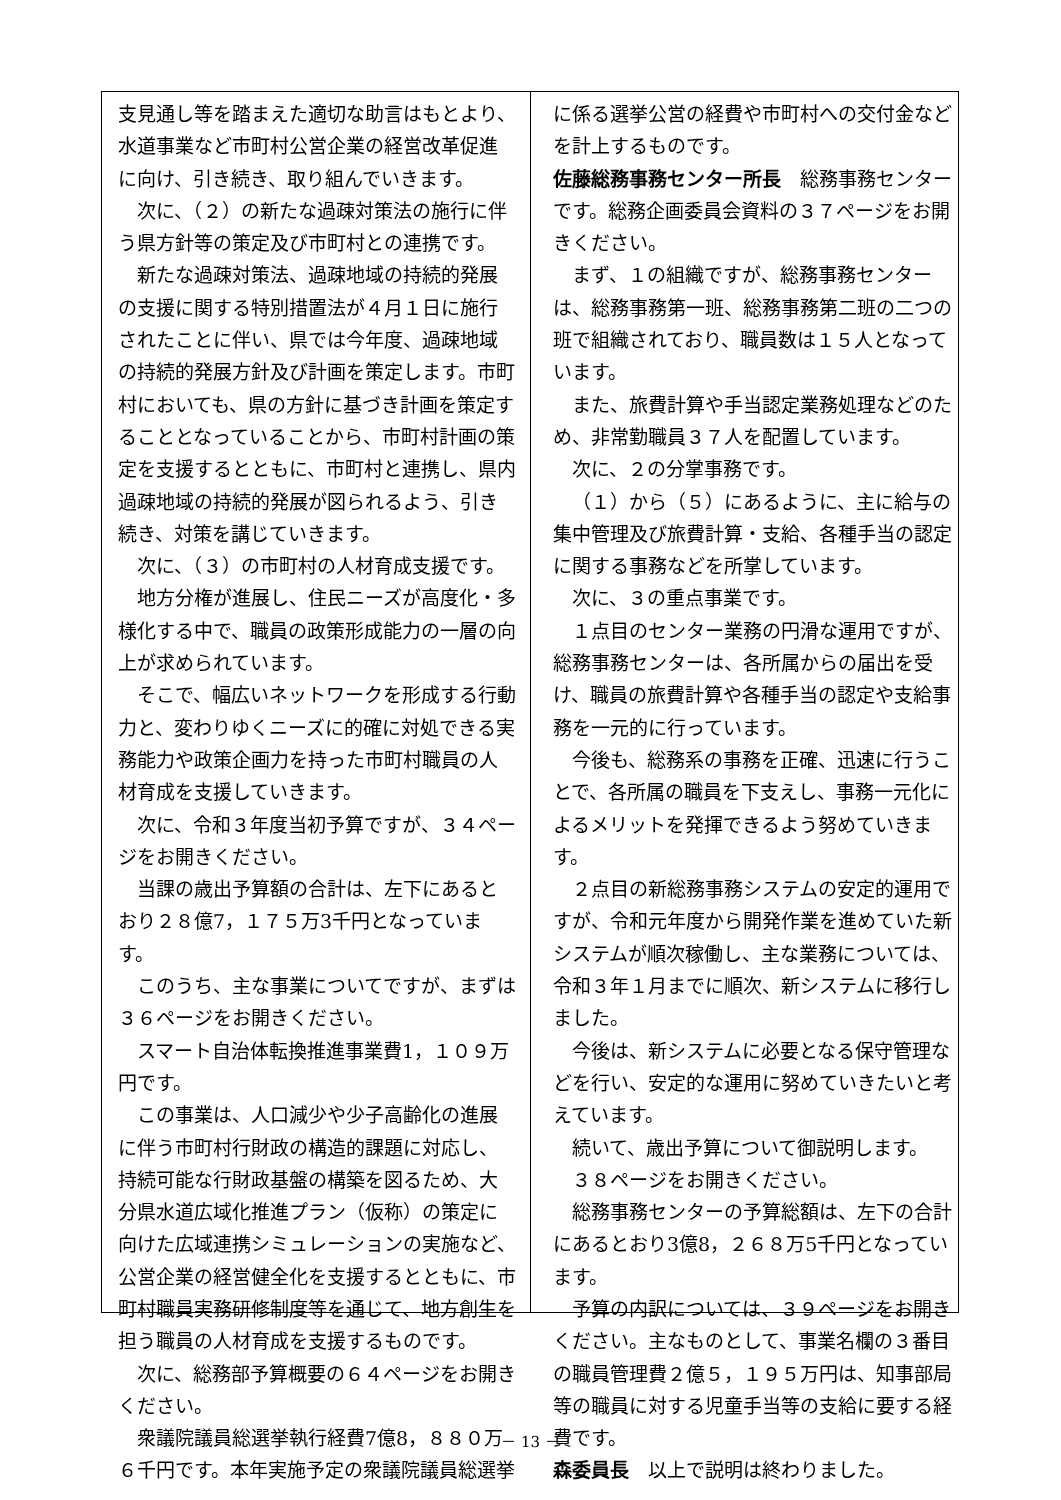支見通し等を踏まえた適切な助言はもとより、水道事業など市町村公営企業の経営改革促進に向け、引き続き、取り組んでいきます。
次に、（２）の新たな過疎対策法の施行に伴う県方針等の策定及び市町村との連携です。
新たな過疎対策法、過疎地域の持続的発展の支援に関する特別措置法が４月１日に施行されたことに伴い、県では今年度、過疎地域の持続的発展方針及び計画を策定します。市町村においても、県の方針に基づき計画を策定することとなっていることから、市町村計画の策定を支援するとともに、市町村と連携し、県内過疎地域の持続的発展が図られるよう、引き続き、対策を講じていきます。
次に、（３）の市町村の人材育成支援です。
地方分権が進展し、住民ニーズが高度化・多様化する中で、職員の政策形成能力の一層の向上が求められています。
そこで、幅広いネットワークを形成する行動力と、変わりゆくニーズに的確に対処できる実務能力や政策企画力を持った市町村職員の人材育成を支援していきます。
次に、令和３年度当初予算ですが、３４ページをお開きください。
当課の歳出予算額の合計は、左下にあるとおり２８億7，１７５万3千円となっています。
このうち、主な事業についてですが、まずは３６ページをお開きください。
スマート自治体転換推進事業費1，１０９万円です。
この事業は、人口減少や少子高齢化の進展に伴う市町村行財政の構造的課題に対応し、持続可能な行財政基盤の構築を図るため、大分県水道広域化推進プラン（仮称）の策定に向けた広域連携シミュレーションの実施など、公営企業の経営健全化を支援するとともに、市町村職員実務研修制度等を通じて、地方創生を担う職員の人材育成を支援するものです。
次に、総務部予算概要の６４ページをお開きください。
衆議院議員総選挙執行経費7億8，８８０万６千円です。本年実施予定の衆議院議員総選挙
に係る選挙公営の経費や市町村への交付金などを計上するものです。
佐藤総務事務センター所長　総務事務センターです。総務企画委員会資料の３７ページをお開きください。
まず、１の組織ですが、総務事務センターは、総務事務第一班、総務事務第二班の二つの班で組織されており、職員数は１５人となっています。
また、旅費計算や手当認定業務処理などのため、非常勤職員３７人を配置しています。
次に、２の分掌事務です。
（１）から（５）にあるように、主に給与の集中管理及び旅費計算・支給、各種手当の認定に関する事務などを所掌しています。
次に、３の重点事業です。
１点目のセンター業務の円滑な運用ですが、総務事務センターは、各所属からの届出を受け、職員の旅費計算や各種手当の認定や支給事務を一元的に行っています。
今後も、総務系の事務を正確、迅速に行うことで、各所属の職員を下支えし、事務一元化によるメリットを発揮できるよう努めていきます。
２点目の新総務事務システムの安定的運用ですが、令和元年度から開発作業を進めていた新システムが順次稼働し、主な業務については、令和３年１月までに順次、新システムに移行しました。
今後は、新システムに必要となる保守管理などを行い、安定的な運用に努めていきたいと考えています。
続いて、歳出予算について御説明します。
３８ページをお開きください。
総務事務センターの予算総額は、左下の合計にあるとおり3億8，２６８万5千円となっています。
予算の内訳については、３９ページをお開きください。主なものとして、事業名欄の３番目の職員管理費２億５，１９５万円は、知事部局等の職員に対する児童手当等の支給に要する経費です。
森委員長　以上で説明は終わりました。
－ 13 －